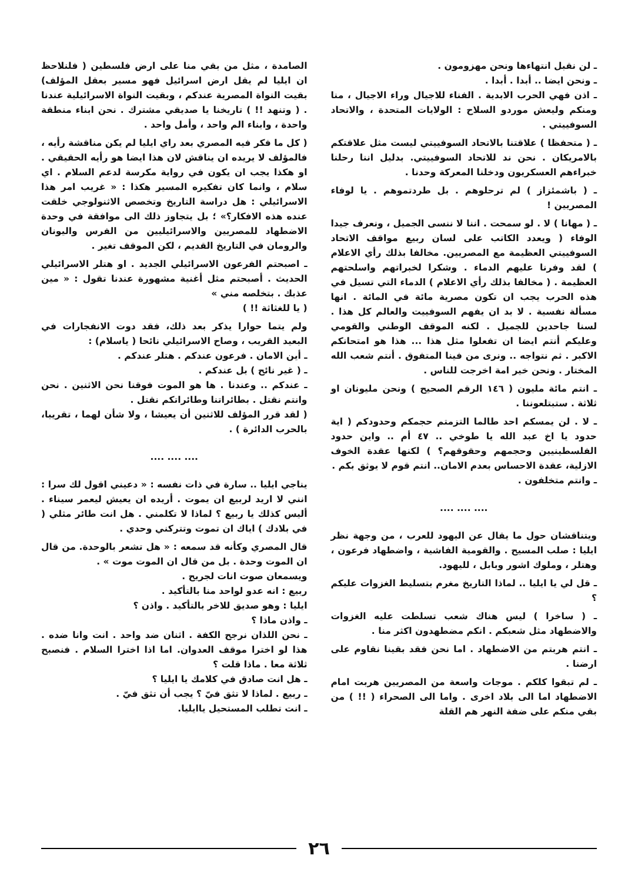ـ لن نقبل انتهاءها ونحن مهزومون .
ـ ونحن ايضا .. أبدا . أبدا .
ـ اذن فهي الحرب الابدية . الفناء للاجيال وراء الاجيال ، منا ومنكم وليعش موردو السلاح : الولايات المتحدة ، والاتحاد السوفييتي .
ـ ( متحفظا ) علاقتنا بالاتحاد السوفييتي ليست مثل علاقتكم بالامريكان . نحن ند للاتحاد السوفييتي. بدليل اننا رحلنا خبراءهم العسكريون ودخلنا المعركة وحدنا .
ـ ( باشمئزاز ) لم ترحلوهم . بل طردتموهم . يا لوفاء المصريين !
ـ ( مهانا ) لا . لو سمحت . اننا لا ننسى الجميل ، ونعرف جيدا الوفاء ( ويعدد الكاتب على لسان ربيع مواقف الاتحاد السوفييتي العظيمة مع المصريين. مخالفا بذلك رأي الاعلام ) لقد وفرنا عليهم الدماء . وشكرا لخبراتهم واسلحتهم العظيمة . ( مخالفا بذلك رأي الاعلام ) الدماء التي تسيل في هذه الحرب يجب ان تكون مصرية مائة في المائة . انها مسألة نفسية . لا بد ان يفهم السوفييت والعالم كل هذا . لسنا جاحدين للجميل . لكنه الموقف الوطني والقومي وعليكم أنتم ايضا ان تفعلوا مثل هذا ... هذا هو امتحانكم الاكبر . ثم نتواجه .. ونرى من فينا المتفوق . أنتم شعب الله المختار . ونحن خير امة اخرجت للناس .
ـ انتم مائة مليون ( ١٤٦ الرقم الصحيح ) ونحن مليونان او ثلاثة . ستبتلعوننا .
ـ لا . لن يمسكم احد طالما التزمتم حجمكم وحدودكم ( اية حدود يا اخ عبد الله يا طوخي .. ٤٧ أم .. واين حدود الفلسطينيين وحجمهم وحقوقهم؟ ) لكنها عقدة الخوف الازلية، عقدة الاحساس بعدم الامان.. انتم قوم لا يوثق بكم .
ـ وانتم متخلفون .
.... .... ....
ويتناقشان حول ما يقال عن اليهود للعرب ، من وجهة نظر ايليا : صلب المسيح . والقومية الفاشية ، واضطهاد فرعون ، وهتلر ، وملوك اشور وبابل ، لليهود.
ـ قل لي يا ايليا .. لماذا التاريخ مغرم بتسليط الغزوات عليكم ؟
ـ ( ساخرا ) ليس هناك شعب تسلطت عليه الغزوات والاضطهاد مثل شعبكم . انكم مضطهدون اكثر منا .
ـ انتم هربتم من الاضطهاد . اما نحن فقد بقينا نقاوم على ارضنا .
ـ لم تبقوا كلكم . موجات واسعة من المصريين هربت امام الاضطهاد اما الى بلاد اخرى . واما الى الصحراء ( !! ) من بقي منكم على ضفة النهر هم القلة
الصامدة ، مثل من بقي منا على ارض فلسطين ( فلنلاحظ ان ايليا لم يقل ارض اسرائيل فهو مسير بعقل المؤلف) بقيت النواة المصرية عندكم ، وبقيت النواة الاسرائيلية عندنا . ( وتنهد !! ) تاريخنا يا صديقي مشترك . نحن ابناء منطقة واحدة ، وابناء الم واحد ، وأمل واحد .
( كل ما فكر فيه المصري بعد راي ايليا لم يكن مناقشة رأيه ، فالمؤلف لا يريده ان يناقش لان هذا ايضا هو رأيه الحقيقي . او هكذا يجب ان يكون في رواية مكرسة لدعم السلام . اي سلام ، وانما كان تفكيره المسير هكذا : « غريب امر هذا الاسرائيلي : هل دراسة التاريخ وتخصص الاثنولوجي خلقت عنده هذه الافكار؟» ؛ بل يتجاوز ذلك الى موافقة في وحدة الاضطهاد للمصريين والاسرائيليين من الفرس واليونان والرومان في التاريخ القديم ، لكن الموقف تغير .
ـ اصبحتم الفرعون الاسرائيلي الجديد . او هتلر الاسرائيلي الحديث . أصبحتم مثل أغنية مشهورة عندنا تقول : « مين عذبك . بتخلصه مني »
( يا للغثاثة !! )
ولم يتما حوارا يذكر بعد ذلك، فقد دوت الانفجارات في البعيد القريب ، وصاح الاسرائيلي نائحا ( ياسلام) :
ـ أين الامان . فرعون عندكم . هتلر عندكم .
ـ ( غير نائح ) بل عندكم .
ـ عندكم .. وعندنا . ها هو الموت فوقنا نحن الاثنين . نحن وانتم نقتل . بطائراتنا وطائراتكم نقتل .
( لقد قرر المؤلف للاثنين أن يعيشا ، ولا شأن لهما ، تقريبا، بالحرب الدائرة ) .
.... .... ....
يناجي ايليا .. سارة في ذات نفسه : « دعيني اقول لك سرا : انني لا اريد لربيع ان يموت . أريده ان يعيش ليعمر سيناء . أليس كذلك يا ربيع ؟ لماذا لا تكلمني . هل انت طائر مثلي ( في بلادك ) اياك ان تموت وتتركني وحدي .
قال المصري وكأنه قد سمعه : « هل تشعر بالوحدة. من قال ان الموت وحدة . بل من قال ان الموت موت » .
ويسمعان صوت انات لجريح .
ربيع : انه عدو لواحد منا بالتأكيد .
ايليا : وهو صديق للاخر بالتأكيد . واذن ؟
ـ واذن ماذا ؟
ـ نحن اللذان نرجح الكفة . اثنان ضد واحد . انت وانا ضده . هذا لو اخترا موقف العدوان. اما اذا اخترا السلام . فنصبح ثلاثة معا . ماذا قلت ؟
ـ هل انت صادق في كلامك يا ايليا ؟
ـ ربيع . لماذا لا تثق فيّ ؟ يجب أن تثق فيّ .
ـ انت تطلب المستحيل ياايليا.
٢٦